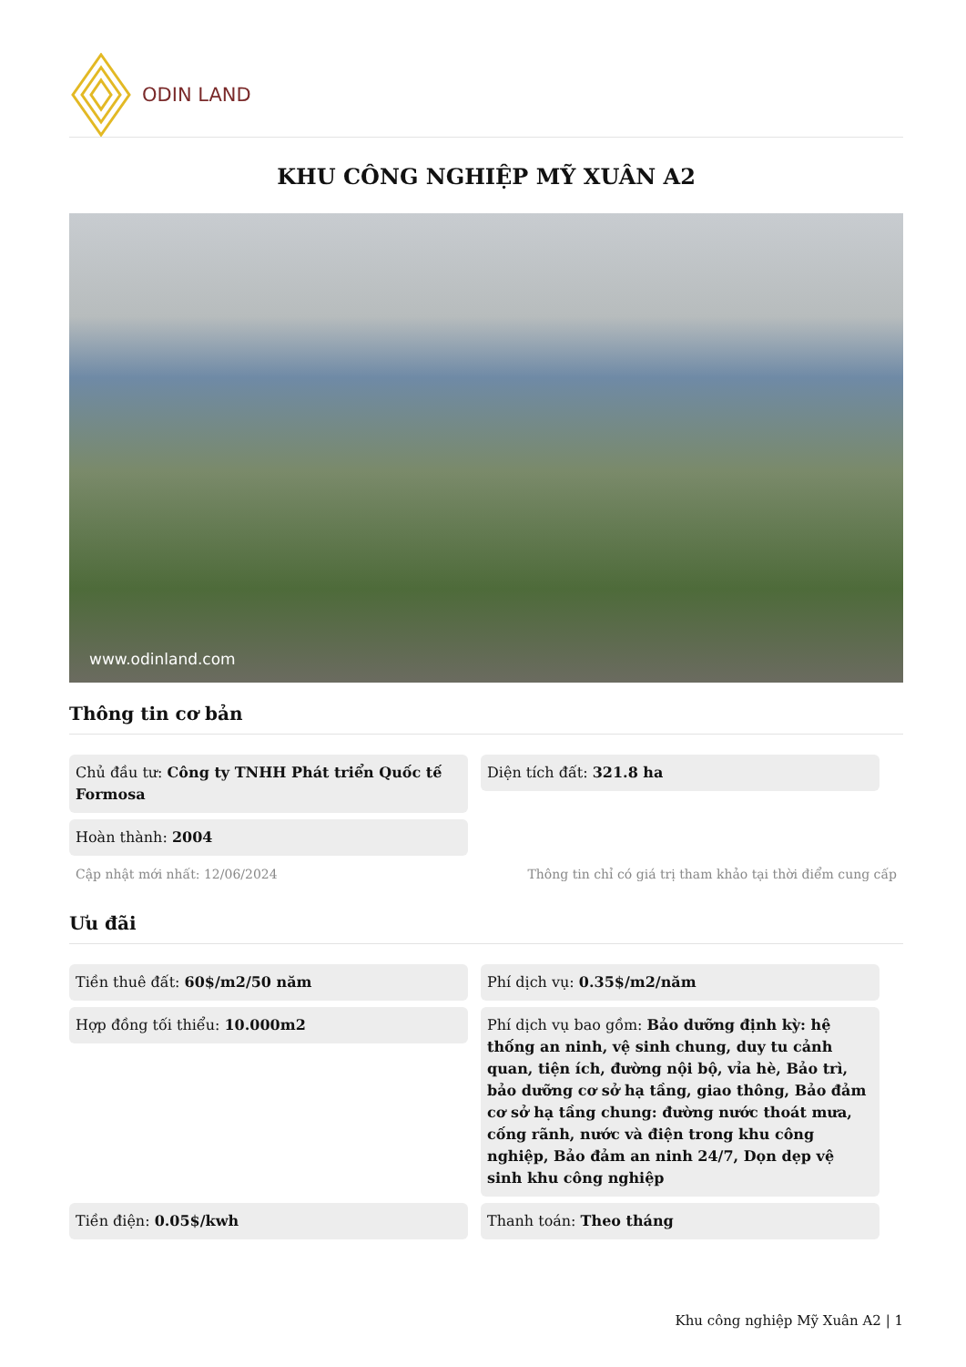ODIN LAND
KHU CÔNG NGHIỆP MỸ XUÂN A2
www.odinland.com
Thông tin cơ bản
Chủ đầu tư: Công ty TNHH Phát triển Quốc tế Formosa
Diện tích đất: 321.8 ha
Hoàn thành: 2004
Cập nhật mới nhất: 12/06/2024 Thông tin chỉ có giá trị tham khảo tại thời điểm cung cấp
Ưu đãi
Tiền thuê đất: 60$/m2/50 năm
Phí dịch vụ: 0.35$/m2/năm
Hợp đồng tối thiểu: 10.000m2
Phí dịch vụ bao gồm: Bảo dưỡng định kỳ: hệ thống an ninh, vệ sinh chung, duy tu cảnh quan, tiện ích, đường nội bộ, vỉa hè, Bảo trì, bảo dưỡng cơ sở hạ tầng, giao thông, Bảo đảm cơ sở hạ tầng chung: đường nước thoát mưa, cống rãnh, nước và điện trong khu công nghiệp, Bảo đảm an ninh 24/7, Dọn dẹp vệ sinh khu công nghiệp
Tiền điện: 0.05$/kwh
Thanh toán: Theo tháng
Khu công nghiệp Mỹ Xuân A2 | 1